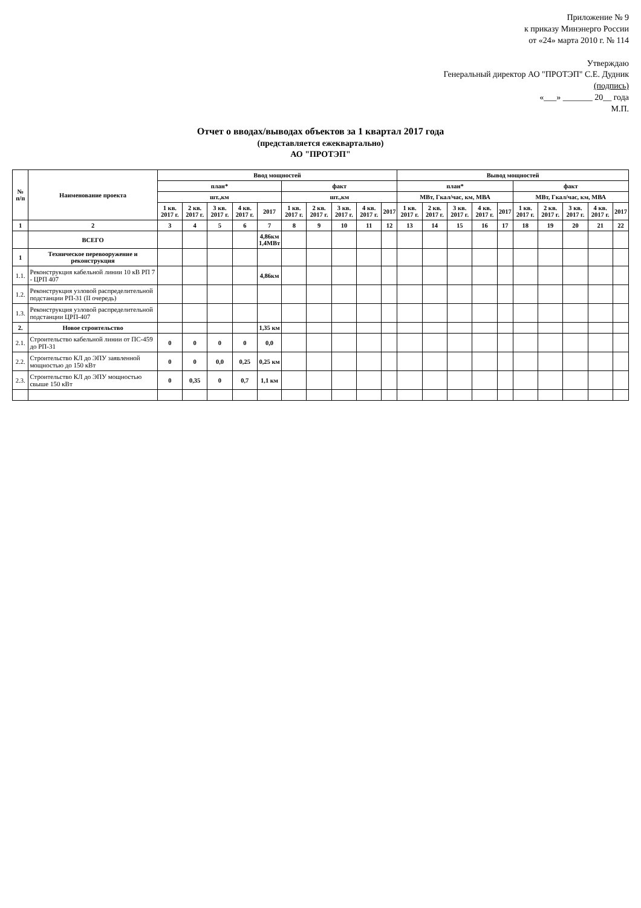Приложение № 9
к приказу Минэнерго России
от «24» марта 2010 г. № 114
Утверждаю
Генеральный директор АО "ПРОТЭП" С.Е. Дудник
(подпись)
«___» _______ 20__ года
М.П.
Отчет о вводах/выводах объектов за 1 квартал 2017 года
(представляется ежеквартально)
АО "ПРОТЭП"
| № п/п | Наименование проекта | Ввод мощностей | | | | | | | | | | Вывод мощностей | | | | | | | | | |
| --- | --- | --- | --- | --- | --- | --- | --- | --- | --- | --- | --- | --- | --- | --- | --- | --- | --- | --- | --- | --- | --- |
| | | план* | | | | | факт | | | | | план* | | | | | факт | | | | |
| | | шт.,км | | | | | шт.,км | | | | | МВт, Гкал/час, км, МВА | | | | | МВт, Гкал/час, км, МВА | | | | |
| | | 1 кв. 2017 г. | 2 кв. 2017 г. | 3 кв. 2017 г. | 4 кв. 2017 г. | 2017 | 1 кв. 2017 г. | 2 кв. 2017 г. | 3 кв. 2017 г. | 4 кв. 2017 г. | 2017 | 1 кв. 2017 г. | 2 кв. 2017 г. | 3 кв. 2017 г. | 4 кв. 2017 г. | 2017 | 1 кв. 2017 г. | 2 кв. 2017 г. | 3 кв. 2017 г. | 4 кв. 2017 г. | 2017 |
| 1 | 2 | 3 | 4 | 5 | 6 | 7 | 8 | 9 | 10 | 11 | 12 | 13 | 14 | 15 | 16 | 17 | 18 | 19 | 20 | 21 | 22 |
| | ВСЕГО | | | | | 4,86км 1,4МВт | | | | | | | | | | | | | | | |
| 1 | Техническое перевооружение и реконструкция | | | | | | | | | | | | | | | | | | | | |
| 1.1. | Реконструкция кабельной линии 10 кВ РП 7 - ЦРП 407 | | | | | 4,86км | | | | | | | | | | | | | | | |
| 1.2. | Реконструкция узловой распределительной подстанции РП-31 (II очередь) | | | | | | | | | | | | | | | | | | | | |
| 1.3. | Реконструкция узловой распределительной подстанции ЦРП-407 | | | | | | | | | | | | | | | | | | | | |
| 2. | Новое строительство | | | | | 1,35 км | | | | | | | | | | | | | | | |
| 2.1. | Строительство кабельной линии от ПС-459 до РП-31 | 0 | 0 | 0 | 0 | 0,0 | | | | | | | | | | | | | | | |
| 2.2. | Строительство КЛ до ЭПУ заявленной мощностью до 150 кВт | 0 | 0 | 0,0 | 0,25 | 0,25 км | | | | | | | | | | | | | | | |
| 2.3. | Строительство КЛ до ЭПУ мощностью свыше 150 кВт | 0 | 0,35 | 0 | 0,7 | 1,1 км | | | | | | | | | | | | | | | |